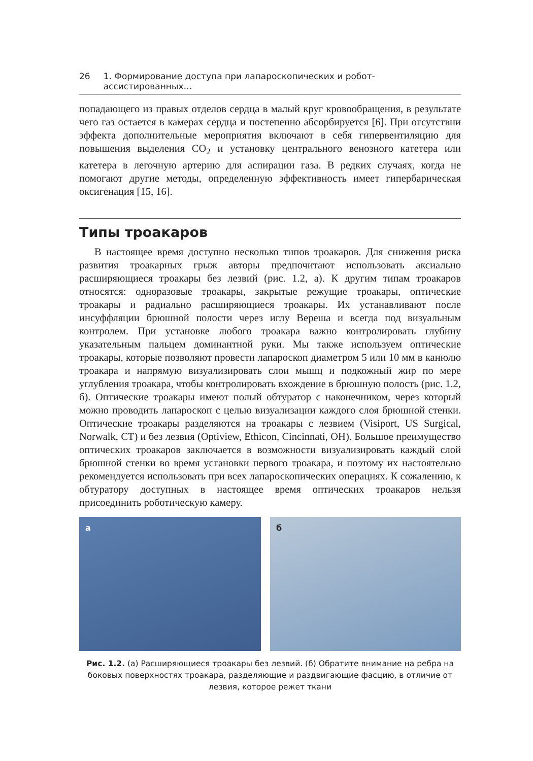26 1. Формирование доступа при лапароскопических и робот-ассистированных…
попадающего из правых отделов сердца в малый круг кровообращения, в результате чего газ остается в камерах сердца и постепенно абсорбируется [6]. При отсутствии эффекта дополнительные мероприятия включают в себя гипервентиляцию для повышения выделения CO<sub>2</sub> и установку центрального венозного катетера или катетера в легочную артерию для аспирации газа. В редких случаях, когда не помогают другие методы, определенную эффективность имеет гипербарическая оксигенация [15, 16].
Типы троакаров
В настоящее время доступно несколько типов троакаров. Для снижения риска развития троакарных грыж авторы предпочитают использовать аксиально расширяющиеся троакары без лезвий (рис. 1.2, а). К другим типам троакаров относятся: одноразовые троакары, закрытые режущие троакары, оптические троакары и радиально расширяющиеся троакары. Их устанавливают после инсуффляции брюшной полости через иглу Вереша и всегда под визуальным контролем. При установке любого троакара важно контролировать глубину указательным пальцем доминантной руки. Мы также используем оптические троакары, которые позволяют провести лапароскоп диаметром 5 или 10 мм в канюлю троакара и напрямую визуализировать слои мышц и подкожный жир по мере углубления троакара, чтобы контролировать вхождение в брюшную полость (рис. 1.2, б). Оптические троакары имеют полый обтуратор с наконечником, через который можно проводить лапароскоп с целью визуализации каждого слоя брюшной стенки. Оптические троакары разделяются на троакары с лезвием (Visiport, US Surgical, Norwalk, CT) и без лезвия (Optiview, Ethicon, Cincinnati, OH). Большое преимущество оптических троакаров заключается в возможности визуализировать каждый слой брюшной стенки во время установки первого троакара, и поэтому их настоятельно рекомендуется использовать при всех лапароскопических операциях. К сожалению, к обтуратору доступных в настоящее время оптических троакаров нельзя присоединить роботическую камеру.
а
б
Рис. 1.2. (а) Расширяющиеся троакары без лезвий. (б) Обратите внимание на ребра на боковых поверхностях троакара, разделяющие и раздвигающие фасцию, в отличие от лезвия, которое режет ткани